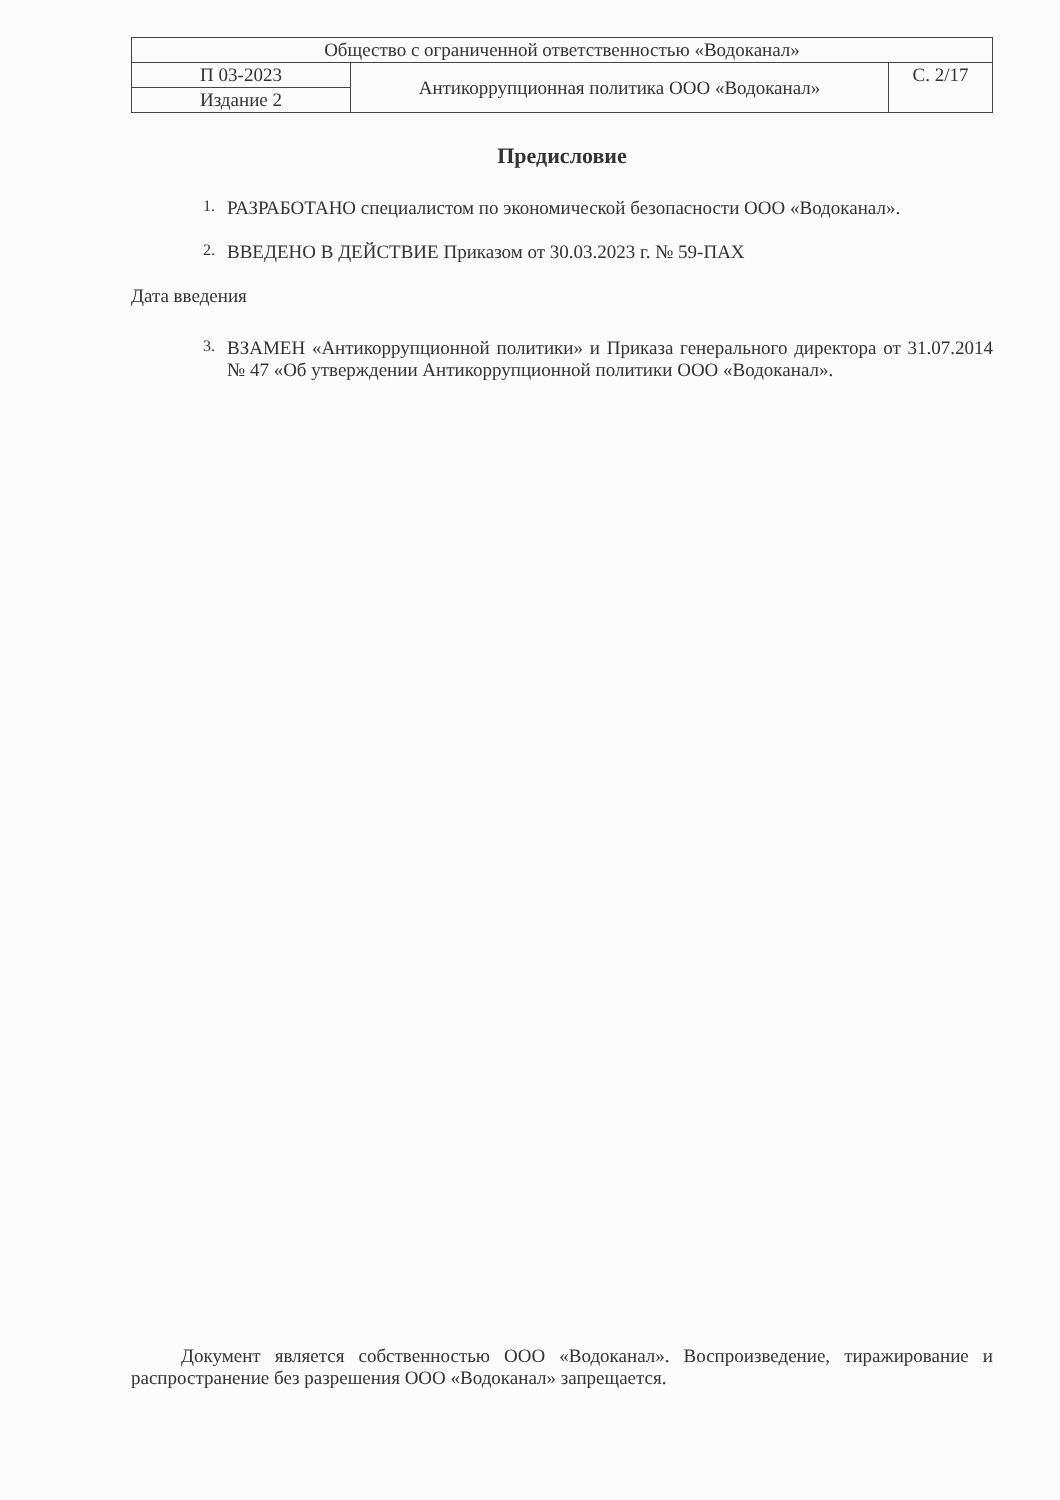| Общество с ограниченной ответственностью «Водоканал» | | |
| П 03-2023 | Антикоррупционная политика ООО «Водоканал» | С. 2/17 |
| Издание 2 | | |
Предисловие
1.
РАЗРАБОТАНО специалистом по экономической безопасности ООО «Водоканал».
2.
ВВЕДЕНО В ДЕЙСТВИЕ Приказом от 30.03.2023 г. № 59-ПАХ
Дата введения
3.
ВЗАМЕН «Антикоррупционной политики» и Приказа генерального директора от 31.07.2014 № 47 «Об утверждении Антикоррупционной политики ООО «Водоканал».
Документ является собственностью ООО «Водоканал». Воспроизведение, тиражирование и распространение без разрешения ООО «Водоканал» запрещается.